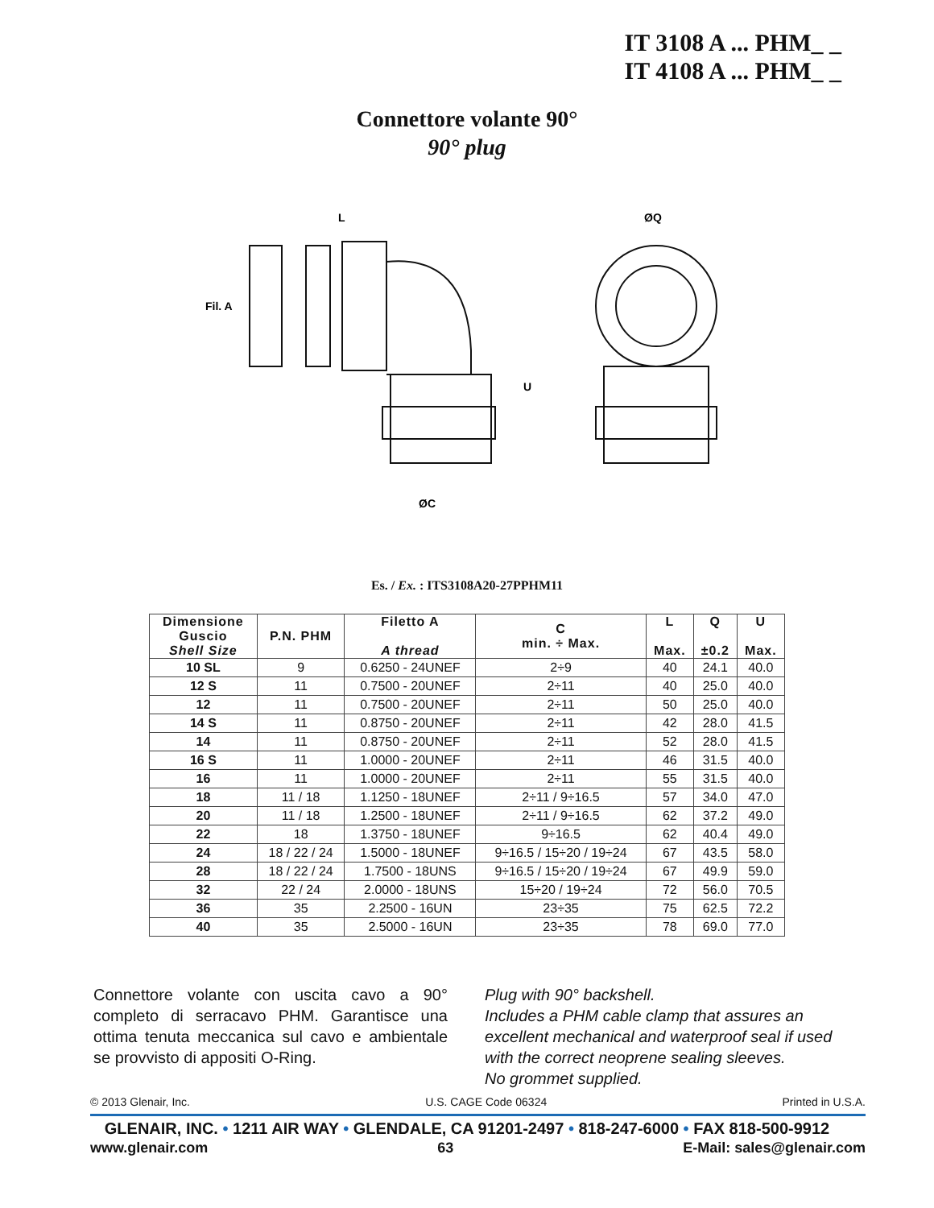IT 3108 A ... PHM_ _
IT 4108 A ... PHM_ _
Connettore volante 90°
90° plug
L
ØQ
U
ØC
Fil. A
Es. / Ex. : ITS3108A20-27PPHM11
| Dimensione Guscio Shell Size | P.N. PHM | Filetto A A thread | C min. ÷ Max. | L Max. | Q ±0.2 | U Max. |
| --- | --- | --- | --- | --- | --- | --- |
| 10 SL | 9 | 0.6250 - 24UNEF | 2÷9 | 40 | 24.1 | 40.0 |
| 12 S | 11 | 0.7500 - 20UNEF | 2÷11 | 40 | 25.0 | 40.0 |
| 12 | 11 | 0.7500 - 20UNEF | 2÷11 | 50 | 25.0 | 40.0 |
| 14 S | 11 | 0.8750 - 20UNEF | 2÷11 | 42 | 28.0 | 41.5 |
| 14 | 11 | 0.8750 - 20UNEF | 2÷11 | 52 | 28.0 | 41.5 |
| 16 S | 11 | 1.0000 - 20UNEF | 2÷11 | 46 | 31.5 | 40.0 |
| 16 | 11 | 1.0000 - 20UNEF | 2÷11 | 55 | 31.5 | 40.0 |
| 18 | 11 / 18 | 1.1250 - 18UNEF | 2÷11 / 9÷16.5 | 57 | 34.0 | 47.0 |
| 20 | 11 / 18 | 1.2500 - 18UNEF | 2÷11 / 9÷16.5 | 62 | 37.2 | 49.0 |
| 22 | 18 | 1.3750 - 18UNEF | 9÷16.5 | 62 | 40.4 | 49.0 |
| 24 | 18 / 22 / 24 | 1.5000 - 18UNEF | 9÷16.5 / 15÷20 / 19÷24 | 67 | 43.5 | 58.0 |
| 28 | 18 / 22 / 24 | 1.7500 - 18UNS | 9÷16.5 / 15÷20 / 19÷24 | 67 | 49.9 | 59.0 |
| 32 | 22 / 24 | 2.0000 - 18UNS | 15÷20 / 19÷24 | 72 | 56.0 | 70.5 |
| 36 | 35 | 2.2500 - 16UN | 23÷35 | 75 | 62.5 | 72.2 |
| 40 | 35 | 2.5000 - 16UN | 23÷35 | 78 | 69.0 | 77.0 |
Connettore volante con uscita cavo a 90° completo di serracavo PHM. Garantisce una ottima tenuta meccanica sul cavo e ambientale se provvisto di appositi O-Ring.
Plug with 90° backshell.
Includes a PHM cable clamp that assures an excellent mechanical and waterproof seal if used with the correct neoprene sealing sleeves.
No grommet supplied.
© 2013 Glenair, Inc. U.S. CAGE Code 06324 Printed in U.S.A.
GLENAIR, INC. • 1211 AIR WAY • GLENDALE, CA 91201-2497 • 818-247-6000 • FAX 818-500-9912
www.glenair.com 63 E-Mail: sales@glenair.com